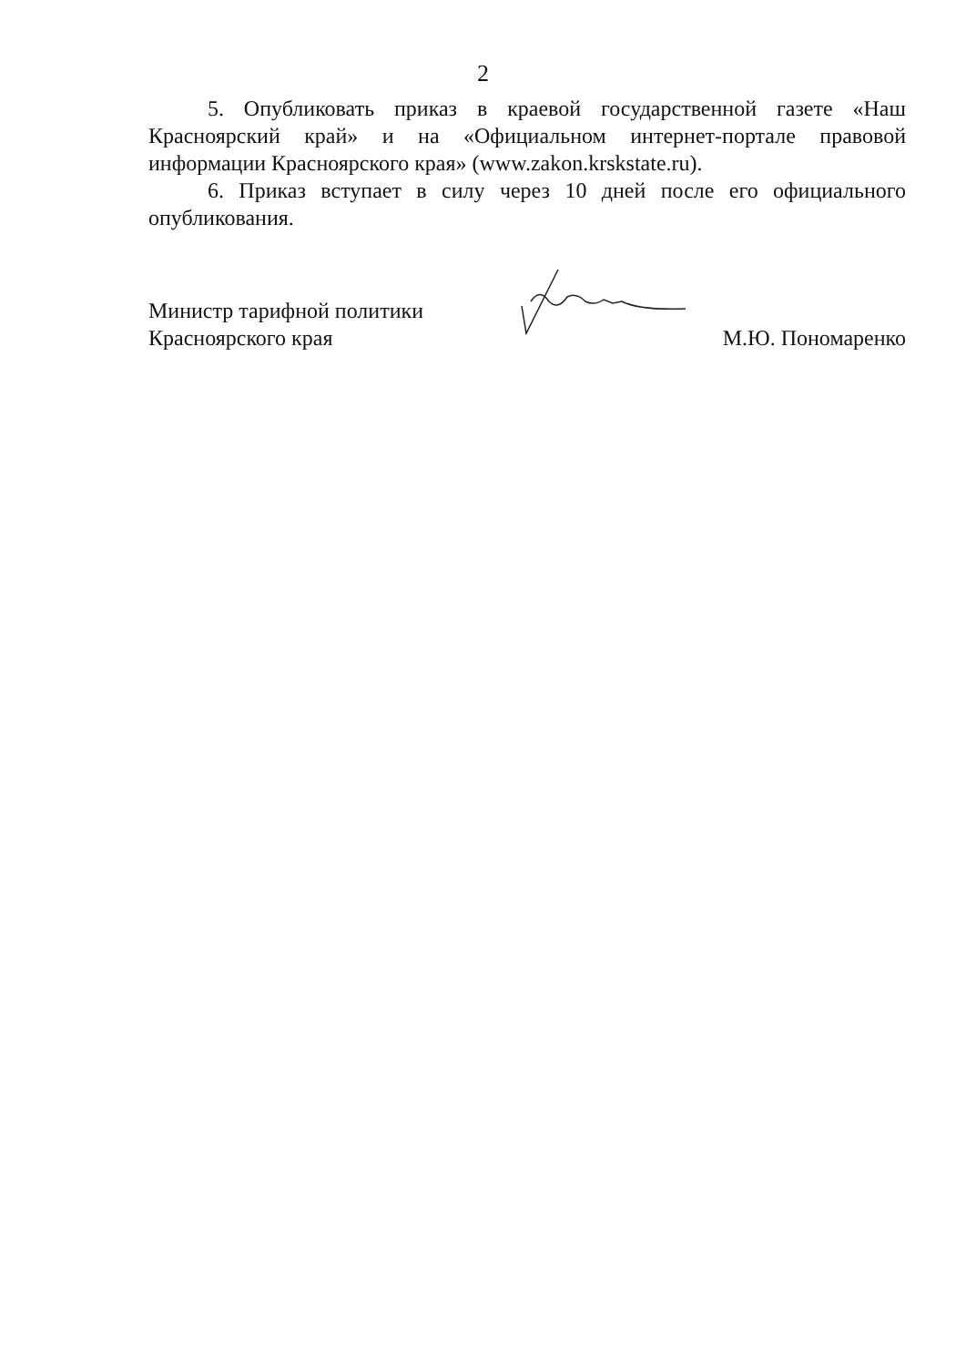2
5. Опубликовать приказ в краевой государственной газете «Наш Красноярский край» и на «Официальном интернет-портале правовой информации Красноярского края» (www.zakon.krskstate.ru).
6. Приказ вступает в силу через 10 дней после его официального опубликования.
Министр тарифной политики
Красноярского края
М.Ю. Пономаренко